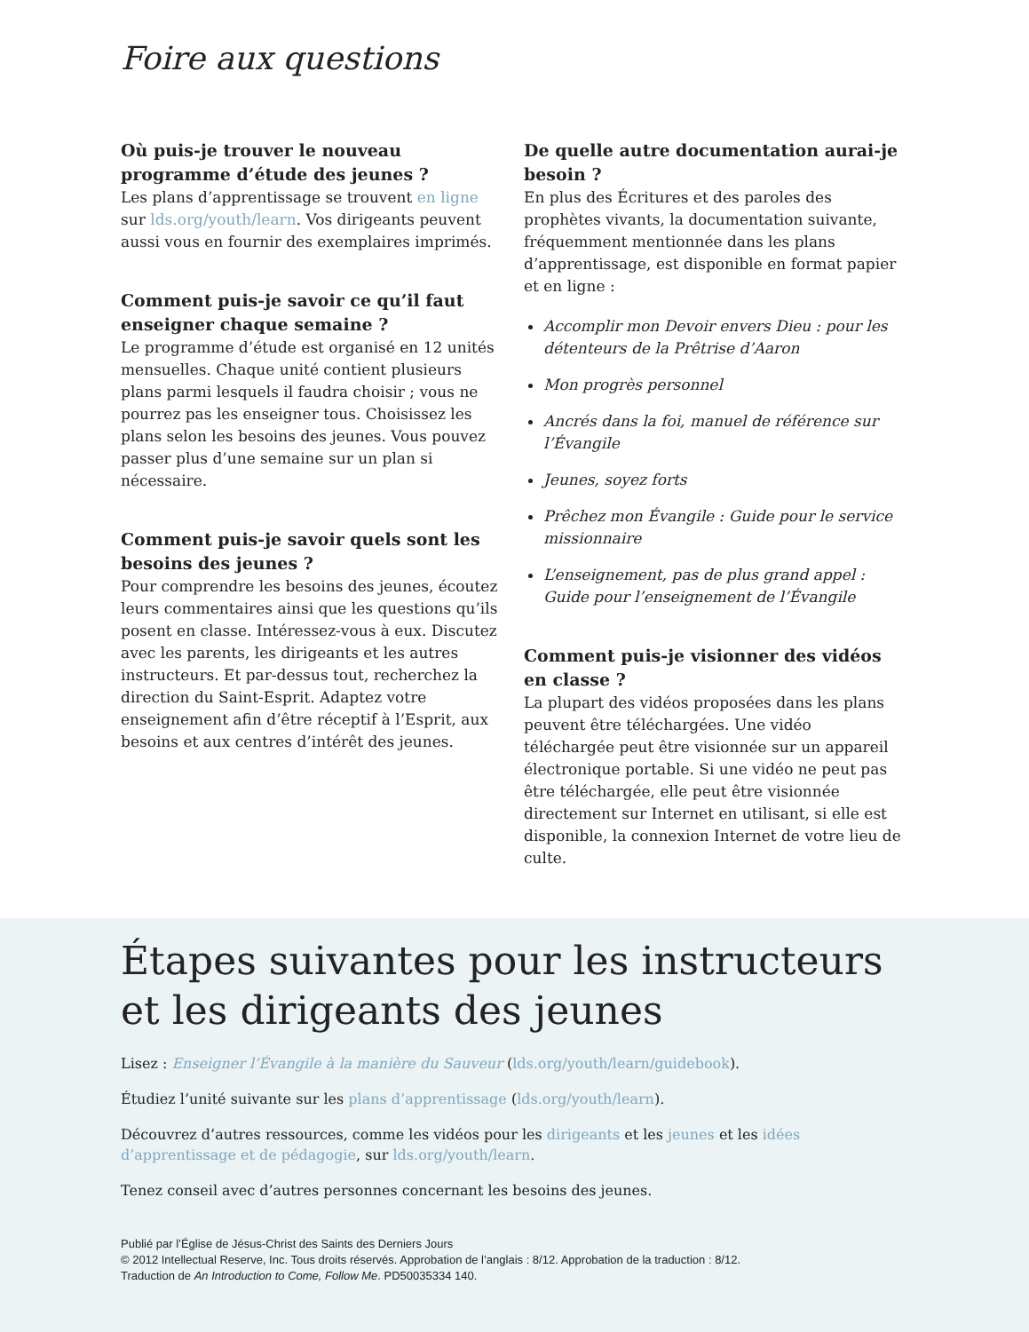Foire aux questions
Où puis-je trouver le nouveau programme d’étude des jeunes ?
Les plans d’apprentissage se trouvent en ligne sur lds.org/youth/learn. Vos dirigeants peuvent aussi vous en fournir des exemplaires imprimés.
Comment puis-je savoir ce qu’il faut enseigner chaque semaine ?
Le programme d’étude est organisé en 12 unités mensuelles. Chaque unité contient plusieurs plans parmi lesquels il faudra choisir ; vous ne pourrez pas les enseigner tous. Choisissez les plans selon les besoins des jeunes. Vous pouvez passer plus d’une semaine sur un plan si nécessaire.
Comment puis-je savoir quels sont les besoins des jeunes ?
Pour comprendre les besoins des jeunes, écoutez leurs commentaires ainsi que les questions qu’ils posent en classe. Intéressez-vous à eux. Discutez avec les parents, les dirigeants et les autres instructeurs. Et par-dessus tout, recherchez la direction du Saint-Esprit. Adaptez votre enseignement afin d’être réceptif à l’Esprit, aux besoins et aux centres d’intérêt des jeunes.
De quelle autre documentation aurai-je besoin ?
En plus des Écritures et des paroles des prophètes vivants, la documentation suivante, fréquemment mentionnée dans les plans d’apprentissage, est disponible en format papier et en ligne :
Accomplir mon Devoir envers Dieu : pour les détenteurs de la Prêtrise d’Aaron
Mon progrès personnel
Ancrés dans la foi, manuel de référence sur l’Évangile
Jeunes, soyez forts
Prêchez mon Évangile : Guide pour le service missionnaire
L’enseignement, pas de plus grand appel : Guide pour l’enseignement de l’Évangile
Comment puis-je visionner des vidéos en classe ?
La plupart des vidéos proposées dans les plans peuvent être téléchargées. Une vidéo téléchargée peut être visionnée sur un appareil électronique portable. Si une vidéo ne peut pas être téléchargée, elle peut être visionnée directement sur Internet en utilisant, si elle est disponible, la connexion Internet de votre lieu de culte.
Étapes suivantes pour les instructeurs et les dirigeants des jeunes
Lisez : Enseigner l’Évangile à la manière du Sauveur (lds.org/youth/learn/guidebook).
Étudiez l’unité suivante sur les plans d’apprentissage (lds.org/youth/learn).
Découvrez d’autres ressources, comme les vidéos pour les dirigeants et les jeunes et les idées d’apprentissage et de pédagogie, sur lds.org/youth/learn.
Tenez conseil avec d’autres personnes concernant les besoins des jeunes.
Publié par l’Église de Jésus-Christ des Saints des Derniers Jours
© 2012 Intellectual Reserve, Inc. Tous droits réservés. Approbation de l’anglais : 8/12. Approbation de la traduction : 8/12.
Traduction de An Introduction to Come, Follow Me. PD50035334 140.